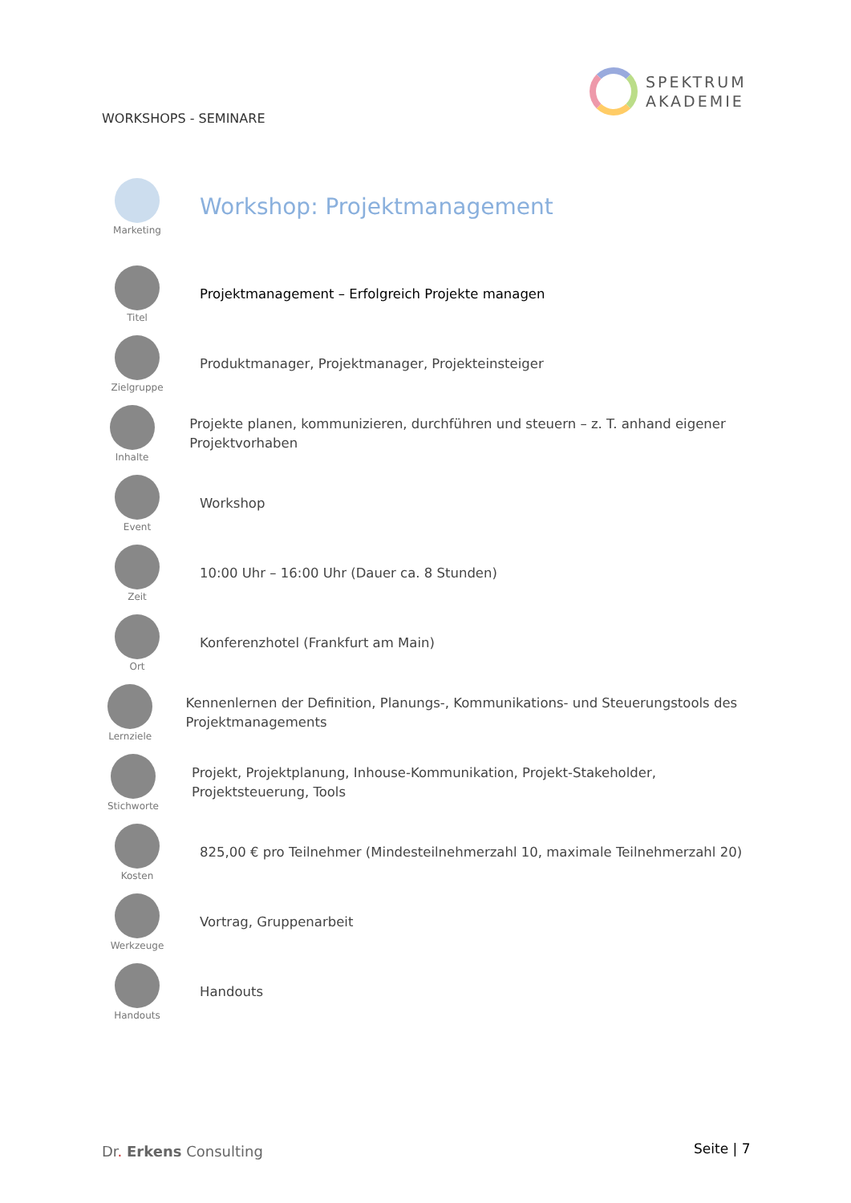SPEKTRUM
AKADEMIE
WORKSHOPS - SEMINARE
Marketing
Workshop: Projektmanagement
Titel
Projektmanagement – Erfolgreich Projekte managen
Zielgruppe
Produktmanager, Projektmanager, Projekteinsteiger
Inhalte
Projekte planen, kommunizieren, durchführen und steuern – z. T. anhand eigener Projektvorhaben
Event
Workshop
Zeit
10:00 Uhr – 16:00 Uhr (Dauer ca. 8 Stunden)
Ort
Konferenzhotel (Frankfurt am Main)
Lernziele
Kennenlernen der Definition, Planungs-, Kommunikations- und Steuerungstools des Projektmanagements
Stichworte
Projekt, Projektplanung, Inhouse-Kommunikation, Projekt-Stakeholder, Projektsteuerung, Tools
Kosten
825,00 € pro Teilnehmer (Mindesteilnehmerzahl 10, maximale Teilnehmerzahl 20)
Werkzeuge
Vortrag, Gruppenarbeit
Handouts
Handouts
Dr. Erkens Consulting Seite | 7